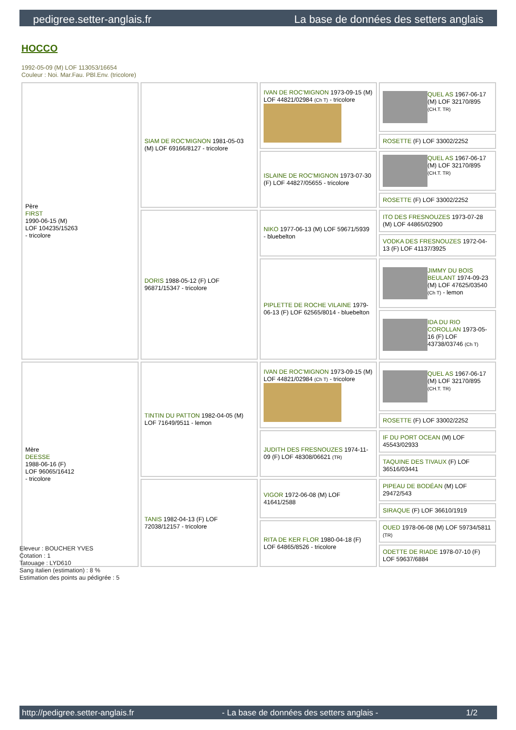pedigree.setter-anglais.fr La base de données des setters anglais
HOCCO
1992-05-09 (M) LOF 113053/16654
Couleur : Noi. Mar.Fau. PBl.Env. (tricolore)
| Père FIRST 1990-06-15 (M) LOF 104235/15263 - tricolore | SIAM DE ROC'MIGNON 1981-05-03 (M) LOF 69166/8127 - tricolore | IVAN DE ROC'MIGNON 1973-09-15 (M) LOF 44821/02984 (Ch T) - tricolore | QUEL AS 1967-06-17 (M) LOF 32170/895 (CH.T. TR) |
| | | | ROSETTE (F) LOF 33002/2252 |
| | | ISLAINE DE ROC'MIGNON 1973-07-30 (F) LOF 44827/05655 - tricolore | QUEL AS 1967-06-17 (M) LOF 32170/895 (CH.T. TR) |
| | | | ROSETTE (F) LOF 33002/2252 |
| | DORIS 1988-05-12 (F) LOF 96871/15347 - tricolore | NIKO 1977-06-13 (M) LOF 59671/5939 - bluebelton | ITO DES FRESNOUZES 1973-07-28 (M) LOF 44865/02900 |
| | | | VODKA DES FRESNOUZES 1972-04-13 (F) LOF 41137/3925 |
| | | PIPLETTE DE ROCHE VILAINE 1979-06-13 (F) LOF 62565/8014 - bluebelton | JIMMY DU BOIS BEULANT 1974-09-23 (M) LOF 47625/03540 (Ch T) - lemon |
| | | | IDA DU RIO COROLLAN 1973-05-16 (F) LOF 43738/03746 (Ch T) |
| Mère DEESSE 1988-06-16 (F) LOF 96065/16412 - tricolore | TINTIN DU PATTON 1982-04-05 (M) LOF 71649/9511 - lemon | IVAN DE ROC'MIGNON 1973-09-15 (M) LOF 44821/02984 (Ch T) - tricolore | QUEL AS 1967-06-17 (M) LOF 32170/895 (CH.T. TR) |
| | | | ROSETTE (F) LOF 33002/2252 |
| | | JUDITH DES FRESNOUZES 1974-11-09 (F) LOF 48308/06621 (TR) | IF DU PORT OCEAN (M) LOF 45543/02933 |
| | | | TAQUINE DES TIVAUX (F) LOF 36516/03441 |
| | TANIS 1982-04-13 (F) LOF 72038/12157 - tricolore | VIGOR 1972-06-08 (M) LOF 41641/2588 | PIPEAU DE BODÉAN (M) LOF 29472/543 |
| | | | SIRAQUE (F) LOF 36610/1919 |
| | | RITA DE KER FLOR 1980-04-18 (F) LOF 64865/8526 - tricolore | OUED 1978-06-08 (M) LOF 59734/5811 (TR) |
| | | | ODETTE DE RIADE 1978-07-10 (F) LOF 59637/6884 |
Eleveur : BOUCHER YVES
Cotation : 1
Tatouage : LYD610
Sang italien (estimation) : 8 %
Estimation des points au pédigrée : 5
http://pedigree.setter-anglais.fr - La base de données des setters anglais - 1/2